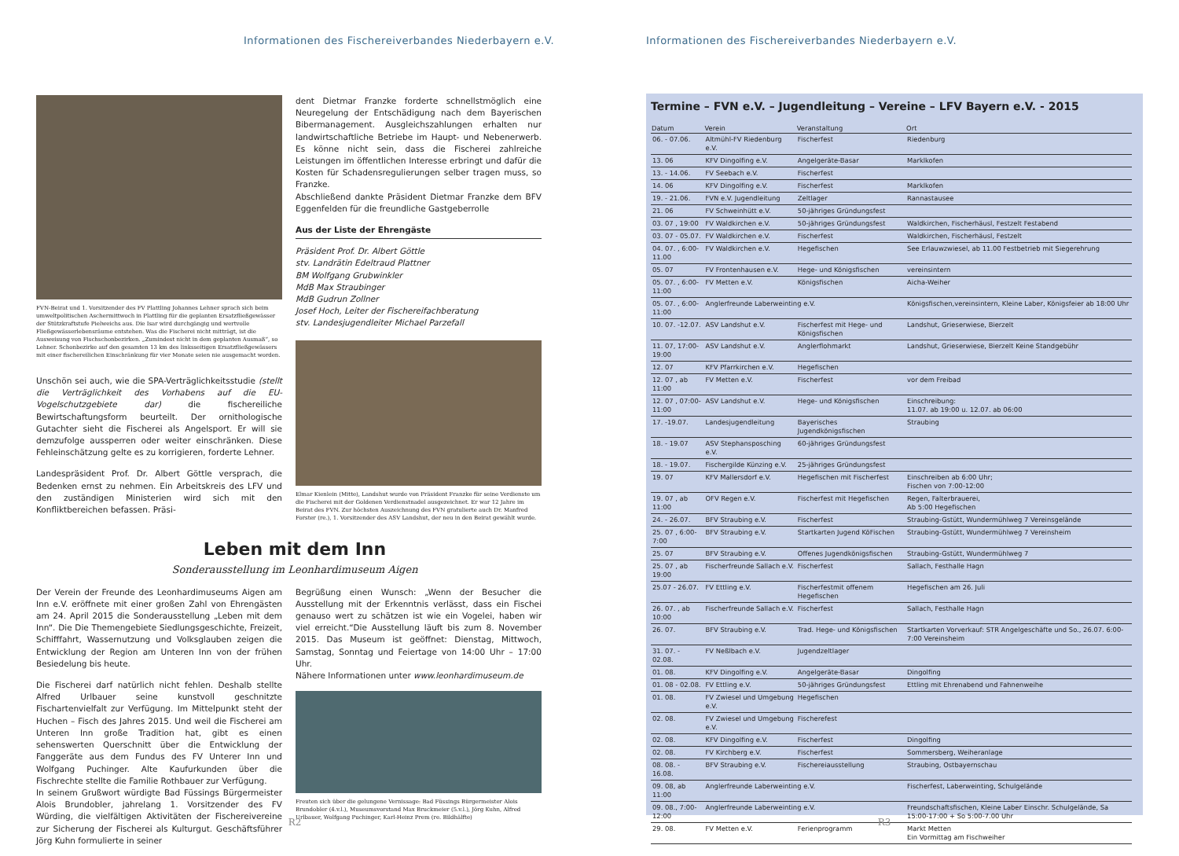Informationen des Fischereiverbandes Niederbayern e.V.
FVN-Beirat und 1. Vorsitzender des FV Plattling Johannes Lehner sprach sich beim umweltpolitischen Aschermittwoch in Plattling für die geplanten Ersatzfließgewässer der Stützkraftstufe Pielweichs aus. Die Isar wird durchgängig und wertvolle Fließgewässerlebensräume entstehen. Was die Fischerei nicht mitträgt, ist die Ausweisung von Fischschonbezirken. „Zumindest nicht in dem geplanten Ausmaß“, so Lehner. Schonbezirke auf den gesamten 13 km des linksseitigen Ersatzfließgewässers mit einer fischereilichen Einschränkung für vier Monate seien nie ausgemacht worden.
Unschön sei auch, wie die SPA-Verträglichkeitsstudie (stellt die Verträglichkeit des Vorhabens auf die EU-Vogelschutzgebiete dar) die fischereiliche Bewirtschaftungsform beurteilt. Der ornithologische Gutachter sieht die Fischerei als Angelsport. Er will sie demzufolge aussperren oder weiter einschränken. Diese Fehleinschätzung gelte es zu korrigieren, forderte Lehner.
Landespräsident Prof. Dr. Albert Göttle versprach, die Bedenken ernst zu nehmen. Ein Arbeitskreis des LFV und den zuständigen Ministerien wird sich mit den Konfliktbereichen befassen. Präsi-
dent Dietmar Franzke forderte schnellstmöglich eine Neuregelung der Entschädigung nach dem Bayerischen Bibermanagement. Ausgleichszahlungen erhalten nur landwirtschaftliche Betriebe im Haupt- und Nebenerwerb. Es könne nicht sein, dass die Fischerei zahlreiche Leistungen im öffentlichen Interesse erbringt und dafür die Kosten für Schadensregulierungen selber tragen muss, so Franzke.
Abschließend dankte Präsident Dietmar Franzke dem BFV Eggenfelden für die freundliche Gastgeberrolle
Aus der Liste der Ehrengäste
Präsident Prof. Dr. Albert Göttle
stv. Landrätin Edeltraud Plattner
BM Wolfgang Grubwinkler
MdB Max Straubinger
MdB Gudrun Zollner
Josef Hoch, Leiter der Fischereifachberatung
stv. Landesjugendleiter Michael Parzefall
Elmar Kienlein (Mitte), Landshut wurde von Präsident Franzke für seine Verdienste um die Fischerei mit der Goldenen Verdienstnadel ausgezeichnet. Er war 12 Jahre im Beirat des FVN. Zur höchsten Auszeichnung des FVN gratulierte auch Dr. Manfred Forster (re.), 1. Vorsitzender des ASV Landshut, der neu in den Beirat gewählt wurde.
Leben mit dem Inn
Sonderausstellung im Leonhardimuseum Aigen
Der Verein der Freunde des Leonhardimuseums Aigen am Inn e.V. eröffnete mit einer großen Zahl von Ehrengästen am 24. April 2015 die Sonderausstellung „Leben mit dem Inn“. Die Die Themengebiete Siedlungsgeschichte, Freizeit, Schifffahrt, Wassernutzung und Volksglauben zeigen die Entwicklung der Region am Unteren Inn von der frühen Besiedelung bis heute.
Die Fischerei darf natürlich nicht fehlen. Deshalb stellte Alfred Urlbauer seine kunstvoll geschnitzte Fischartenvielfalt zur Verfügung. Im Mittelpunkt steht der Huchen – Fisch des Jahres 2015. Und weil die Fischerei am Unteren Inn große Tradition hat, gibt es einen sehenswerten Querschnitt über die Entwicklung der Fanggeräte aus dem Fundus des FV Unterer Inn und Wolfgang Puchinger. Alte Kaufurkunden über die Fischrechte stellte die Familie Rothbauer zur Verfügung.
In seinem Grußwort würdigte Bad Füssings Bürgermeister Alois Brundobler, jahrelang 1. Vorsitzender des FV Würding, die vielfältigen Aktivitäten der Fischereivereine zur Sicherung der Fischerei als Kulturgut. Geschäftsführer Jörg Kuhn formulierte in seiner
Begrüßung einen Wunsch: „Wenn der Besucher die Ausstellung mit der Erkenntnis verlässt, dass ein Fischei genauso wert zu schätzen ist wie ein Vogelei, haben wir viel erreicht.“Die Ausstellung läuft bis zum 8. November 2015. Das Museum ist geöffnet: Dienstag, Mittwoch, Samstag, Sonntag und Feiertage von 14:00 Uhr – 17:00 Uhr.
Nähere Informationen unter www.leonhardimuseum.de
Freuten sich über die gelungene Vernissage: Bad Füssings Bürgermeister Alois Brundobler (4.v.l.), Museumsvorstand Max Bruckmeier (5.v.l.), Jörg Kuhn, Alfred Urlbauer, Wolfgang Puchinger, Karl-Heinz Prem (re. Bildhälfte)
R2
Informationen des Fischereiverbandes Niederbayern e.V.
Termine – FVN e.V. – Jugendleitung – Vereine – LFV Bayern e.V. - 2015
| Datum | Verein | Veranstaltung | Ort |
| --- | --- | --- | --- |
| 06. - 07.06. | Altmühl-FV Riedenburg e.V. | Fischerfest | Riedenburg |
| 13. 06 | KFV Dingolfing e.V. | Angelgeräte-Basar | Marklkofen |
| 13. - 14.06. | FV Seebach e.V. | Fischerfest | |
| 14. 06 | KFV Dingolfing e.V. | Fischerfest | Marklkofen |
| 19. - 21.06. | FVN e.V. Jugendleitung | Zeltlager | Rannastausee |
| 21. 06 | FV Schweinhütt e.V. | 50-jähriges Gründungsfest | |
| 03. 07 , 19:00 | FV Waldkirchen e.V. | 50-jähriges Gründungsfest | Waldkirchen, Fischerhäusl, Festzelt Festabend |
| 03. 07 - 05.07. | FV Waldkirchen e.V. | Fischerfest | Waldkirchen, Fischerhäusl, Festzelt |
| 04. 07. , 6:00-11.00 | FV Waldkirchen e.V. | Hegefischen | See Erlauwzwiesel, ab 11.00 Festbetrieb mit Siegerehrung |
| 05. 07 | FV Frontenhausen e.V. | Hege- und Königsfischen | vereinsintern |
| 05. 07. , 6:00-11:00 | FV Metten e.V. | Königsfischen | Aicha-Weiher |
| 05. 07. , 6:00-11:00 | Anglerfreunde Laberweinting e.V. | | Königsfischen,vereinsintern, Kleine Laber, Königsfeier ab 18:00 Uhr |
| 10. 07. -12.07. | ASV Landshut e.V. | Fischerfest mit Hege- und Königsfischen | Landshut, Grieserwiese, Bierzelt |
| 11. 07, 17:00-19:00 | ASV Landshut e.V. | Anglerflohmarkt | Landshut, Grieserwiese, Bierzelt Keine Standgebühr |
| 12. 07 | KFV Pfarrkirchen e.V. | Hegefischen | |
| 12. 07 , ab 11:00 | FV Metten e.V. | Fischerfest | vor dem Freibad |
| 12. 07 , 07:00-11:00 | ASV Landshut e.V. | Hege- und Königsfischen | Einschreibung: 11.07. ab 19:00 u. 12.07. ab 06:00 |
| 17. -19.07. | Landesjugendleitung | Bayerisches Jugendkönigsfischen | Straubing |
| 18. - 19.07 | ASV Stephansposching e.V. | 60-jähriges Gründungsfest | |
| 18. - 19.07. | Fischergilde Künzing e.V. | 25-jähriges Gründungsfest | |
| 19. 07 | KFV Mallersdorf e.V. | Hegefischen mit Fischerfest | Einschreiben ab 6:00 Uhr; Fischen von 7:00-12:00 |
| 19. 07 , ab 11:00 | OFV Regen e.V. | Fischerfest mit Hegefischen | Regen, Falterbrauerei, Ab 5:00 Hegefischen |
| 24. - 26.07. | BFV Straubing e.V. | Fischerfest | Straubing-Gstütt, Wundermühlweg 7 Vereinsgelände |
| 25. 07 , 6:00-7:00 | BFV Straubing e.V. | Startkarten Jugend KöFischen | Straubing-Gstütt, Wundermühlweg 7 Vereinsheim |
| 25. 07 | BFV Straubing e.V. | Offenes Jugendkönigsfischen | Straubing-Gstütt, Wundermühlweg 7 |
| 25. 07 , ab 19:00 | Fischerfreunde Sallach e.V. | Fischerfest | Sallach, Festhalle Hagn |
| 25.07 - 26.07. | FV Ettling e.V. | Fischerfestmit offenem Hegefischen | Hegefischen am 26. Juli |
| 26. 07. , ab 10:00 | Fischerfreunde Sallach e.V. | Fischerfest | Sallach, Festhalle Hagn |
| 26. 07. | BFV Straubing e.V. | Trad. Hege- und Königsfischen | Startkarten Vorverkauf: STR Angelgeschäfte und So., 26.07. 6:00-7:00 Vereinsheim |
| 31. 07. - 02.08. | FV Neßlbach e.V. | Jugendzeltlager | |
| 01. 08. | KFV Dingolfing e.V. | Angelgeräte-Basar | Dingolfing |
| 01. 08 - 02.08. | FV Ettling e.V. | 50-jähriges Gründungsfest | Ettling mit Ehrenabend und Fahnenweihe |
| 01. 08. | FV Zwiesel und Umgebung e.V. | Hegefischen | |
| 02. 08. | FV Zwiesel und Umgebung e.V. | Fischerefest | |
| 02. 08. | KFV Dingolfing e.V. | Fischerfest | Dingolfing |
| 02. 08. | FV Kirchberg e.V. | Fischerfest | Sommersberg, Weiheranlage |
| 08. 08. - 16.08. | BFV Straubing e.V. | Fischereiausstellung | Straubing, Ostbayernschau |
| 09. 08, ab 11:00 | Anglerfreunde Laberweinting e.V. | | Fischerfest, Laberweinting, Schulgelände |
| 09. 08., 7:00-12:00 | Anglerfreunde Laberweinting e.V. | | Freundschaftsfischen, Kleine Laber Einschr. Schulgelände, Sa 15:00-17:00 + So 5:00-7.00 Uhr |
| 29. 08. | FV Metten e.V. | Ferienprogramm | Markt Metten Ein Vormittag am Fischweiher |
R3